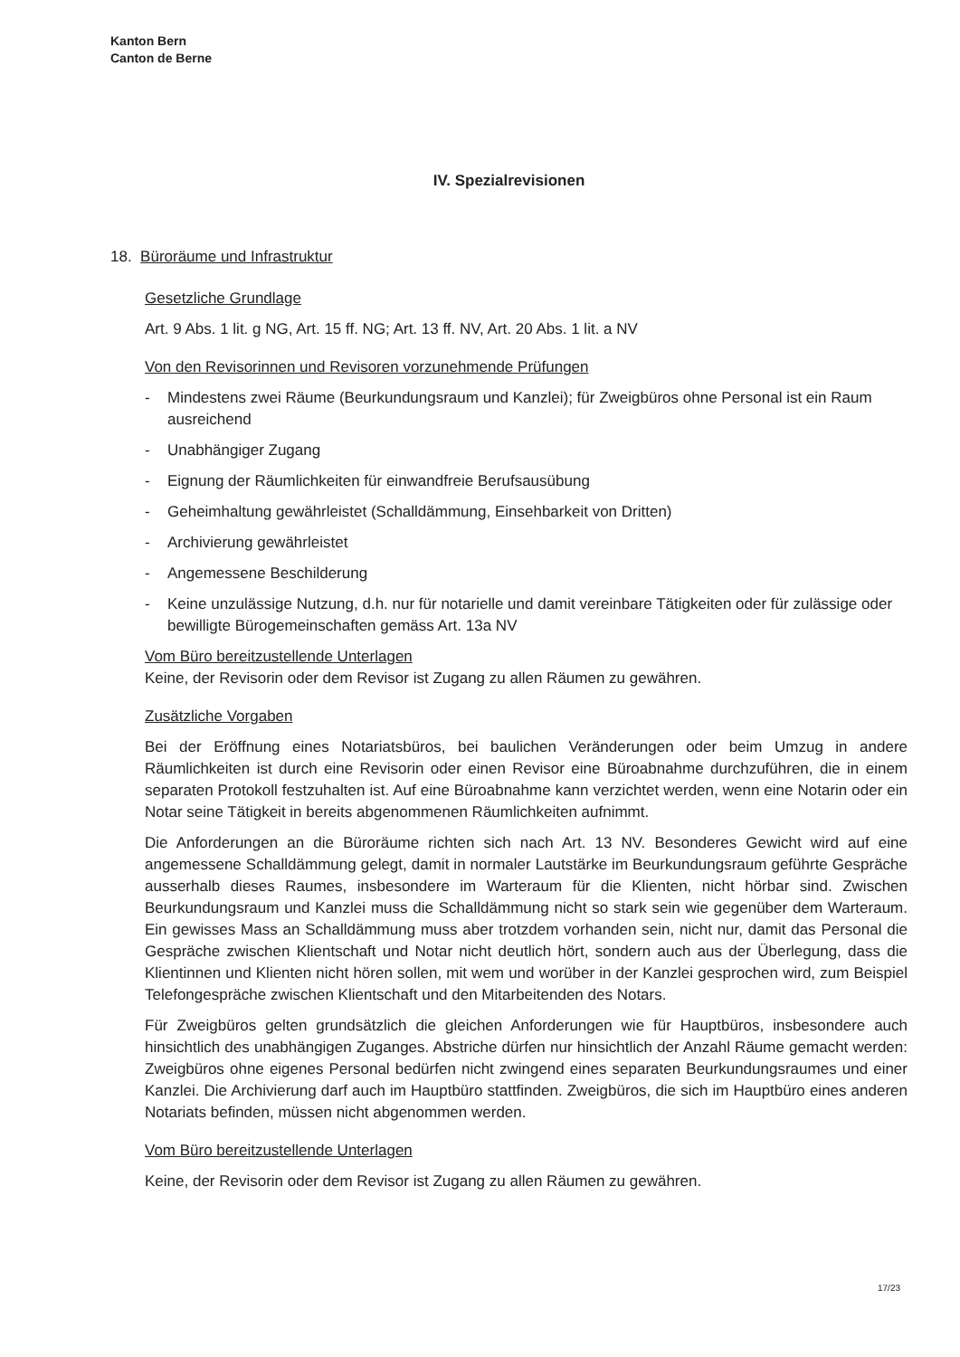Kanton Bern
Canton de Berne
IV. Spezialrevisionen
18. Büroräume und Infrastruktur
Gesetzliche Grundlage
Art. 9 Abs. 1 lit. g NG, Art. 15 ff. NG; Art. 13 ff. NV, Art. 20 Abs. 1 lit. a NV
Von den Revisorinnen und Revisoren vorzunehmende Prüfungen
- Mindestens zwei Räume (Beurkundungsraum und Kanzlei); für Zweigbüros ohne Personal ist ein Raum ausreichend
- Unabhängiger Zugang
- Eignung der Räumlichkeiten für einwandfreie Berufsausübung
- Geheimhaltung gewährleistet (Schalldämmung, Einsehbarkeit von Dritten)
- Archivierung gewährleistet
- Angemessene Beschilderung
- Keine unzulässige Nutzung, d.h. nur für notarielle und damit vereinbare Tätigkeiten oder für zulässige oder bewilligte Bürogemeinschaften gemäss Art. 13a NV
Vom Büro bereitzustellende Unterlagen
Keine, der Revisorin oder dem Revisor ist Zugang zu allen Räumen zu gewähren.
Zusätzliche Vorgaben
Bei der Eröffnung eines Notariatsbüros, bei baulichen Veränderungen oder beim Umzug in andere Räumlichkeiten ist durch eine Revisorin oder einen Revisor eine Büroabnahme durchzuführen, die in einem separaten Protokoll festzuhalten ist. Auf eine Büroabnahme kann verzichtet werden, wenn eine Notarin oder ein Notar seine Tätigkeit in bereits abgenommenen Räumlichkeiten aufnimmt.
Die Anforderungen an die Büroräume richten sich nach Art. 13 NV. Besonderes Gewicht wird auf eine angemessene Schalldämmung gelegt, damit in normaler Lautstärke im Beurkundungsraum geführte Gespräche ausserhalb dieses Raumes, insbesondere im Warteraum für die Klienten, nicht hörbar sind. Zwischen Beurkundungsraum und Kanzlei muss die Schalldämmung nicht so stark sein wie gegenüber dem Warteraum. Ein gewisses Mass an Schalldämmung muss aber trotzdem vorhanden sein, nicht nur, damit das Personal die Gespräche zwischen Klientschaft und Notar nicht deutlich hört, sondern auch aus der Überlegung, dass die Klientinnen und Klienten nicht hören sollen, mit wem und worüber in der Kanzlei gesprochen wird, zum Beispiel Telefongespräche zwischen Klientschaft und den Mitarbeitenden des Notars.
Für Zweigbüros gelten grundsätzlich die gleichen Anforderungen wie für Hauptbüros, insbesondere auch hinsichtlich des unabhängigen Zuganges. Abstriche dürfen nur hinsichtlich der Anzahl Räume gemacht werden: Zweigbüros ohne eigenes Personal bedürfen nicht zwingend eines separaten Beurkundungsraumes und einer Kanzlei. Die Archivierung darf auch im Hauptbüro stattfinden. Zweigbüros, die sich im Hauptbüro eines anderen Notariats befinden, müssen nicht abgenommen werden.
Vom Büro bereitzustellende Unterlagen
Keine, der Revisorin oder dem Revisor ist Zugang zu allen Räumen zu gewähren.
17/23